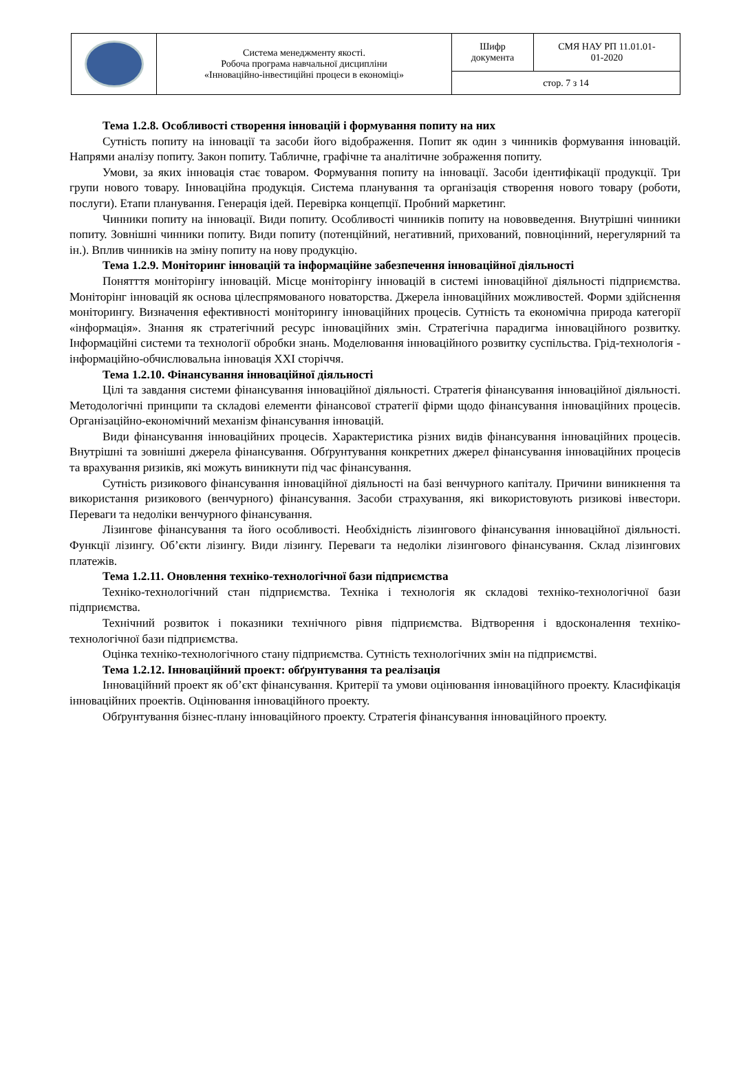| | Система менеджменту якості. Робоча програма навчальної дисципліни «Інноваційно-інвестиційні процеси в економіці» | Шифр документа | СМЯ НАУ РП 11.01.01- 01-2020 |
| | | стор. 7 з 14 | |
Тема 1.2.8. Особливості створення інновацій і формування попиту на них
Сутність попиту на інновації та засоби його відображення. Попит як один з чинників формування інновацій. Напрями аналізу попиту. Закон попиту. Табличне, графічне та аналітичне зображення попиту.
Умови, за яких інновація стає товаром. Формування попиту на інновації. Засоби ідентифікації продукції. Три групи нового товару. Інноваційна продукція. Система планування та організація створення нового товару (роботи, послуги). Етапи планування. Генерація ідей. Перевірка концепції. Пробний маркетинг.
Чинники попиту на інновації. Види попиту. Особливості чинників попиту на нововведення. Внутрішні чинники попиту. Зовнішні чинники попиту. Види попиту (потенційний, негативний, прихований, повноцінний, нерегулярний та ін.). Вплив чинників на зміну попиту на нову продукцію.
Тема 1.2.9. Моніторинг інновацій та інформаційне забезпечення інноваційної діяльності
Понятття моніторінгу інновацій. Місце моніторінгу інновацій в системі інноваційної діяльності підприємства. Моніторінг інновацій як основа цілеспрямованого новаторства. Джерела інноваційних можливостей. Форми здійснення моніторингу. Визначення ефективності моніторингу інноваційних процесів. Сутність та економічна природа категорії «інформація». Знання як стратегічний ресурс інноваційних змін. Стратегічна парадигма інноваційного розвитку. Інформаційні системи та технології обробки знань. Моделювання інноваційного розвитку суспільства. Грід-технологія - інформаційно-обчислювальна інновація XXI сторіччя.
Тема 1.2.10. Фінансування інноваційної діяльності
Цілі та завдання системи фінансування інноваційної діяльності. Стратегія фінансування інноваційної діяльності. Методологічні принципи та складові елементи фінансової стратегії фірми щодо фінансування інноваційних процесів. Організаційно-економічний механізм фінансування інновацій.
Види фінансування інноваційних процесів. Характеристика різних видів фінансування інноваційних процесів. Внутрішні та зовнішні джерела фінансування. Обґрунтування конкретних джерел фінансування інноваційних процесів та врахування ризиків, які можуть виникнути під час фінансування.
Сутність ризикового фінансування інноваційної діяльності на базі венчурного капіталу. Причини виникнення та використання ризикового (венчурного) фінансування. Засоби страхування, які використовують ризикові інвестори. Переваги та недоліки венчурного фінансування.
Лізингове фінансування та його особливості. Необхідність лізингового фінансування інноваційної діяльності. Функції лізингу. Об’єкти лізингу. Види лізингу. Переваги та недоліки лізингового фінансування. Склад лізингових платежів.
Тема 1.2.11. Оновлення техніко-технологічної бази підприємства
Техніко-технологічний стан підприємства. Техніка і технологія як складові техніко-технологічної бази підприємства.
Технічний розвиток і показники технічного рівня підприємства. Відтворення і вдосконалення техніко-технологічної бази підприємства.
Оцінка техніко-технологічного стану підприємства. Сутність технологічних змін на підприємстві.
Тема 1.2.12. Інноваційний проект: обґрунтування та реалізація
Інноваційний проект як об’єкт фінансування. Критерії та умови оцінювання інноваційного проекту. Класифікація інноваційних проектів. Оцінювання інноваційного проекту.
Обґрунтування бізнес-плану інноваційного проекту. Стратегія фінансування інноваційного проекту.